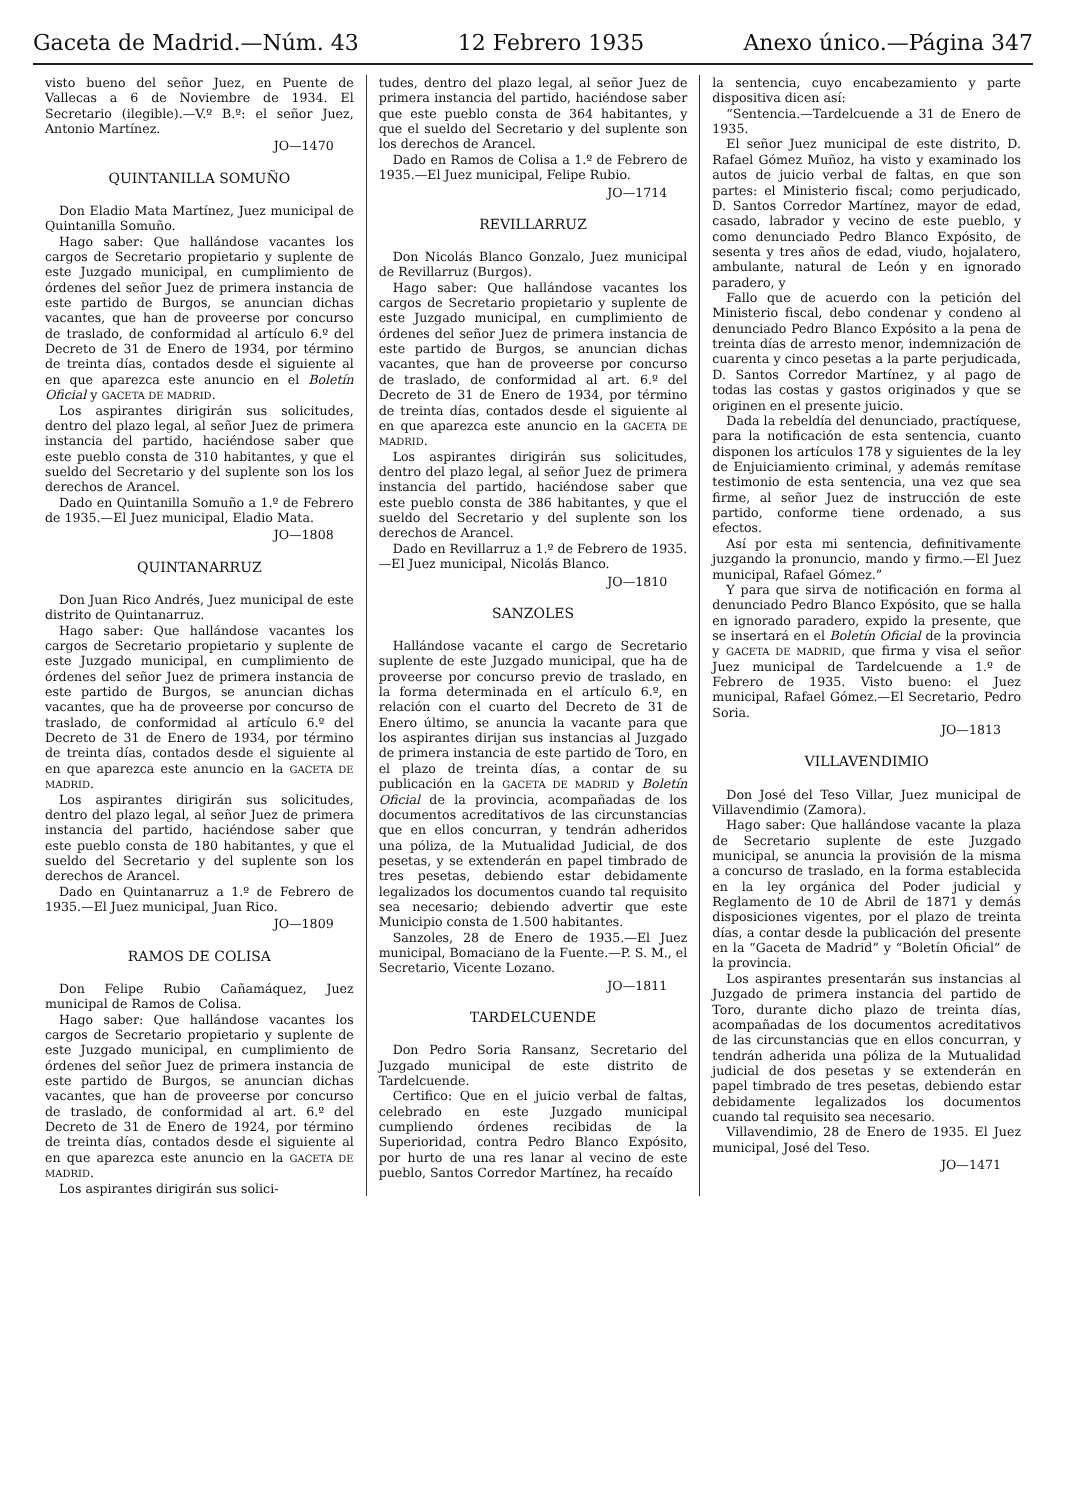Gaceta de Madrid.—Núm. 43 12 Febrero 1935 Anexo único.—Página 347
visto bueno del señor Juez, en Puente de Vallecas a 6 de Noviembre de 1934. El Secretario (ilegible).—V.º B.º: el señor Juez, Antonio Martínez.
JO—1470
QUINTANILLA SOMUÑO
Don Eladio Mata Martínez, Juez municipal de Quintanilla Somuño.
Hago saber: Que hallándose vacantes los cargos de Secretario propietario y suplente de este Juzgado municipal, en cumplimiento de órdenes del señor Juez de primera instancia de este partido de Burgos, se anuncian dichas vacantes, que han de proveerse por concurso de traslado, de conformidad al artículo 6.º del Decreto de 31 de Enero de 1934, por término de treinta días, contados desde el siguiente al en que aparezca este anuncio en el Boletín Oficial y GACETA DE MADRID.
Los aspirantes dirigirán sus solicitudes, dentro del plazo legal, al señor Juez de primera instancia del partido, haciéndose saber que este pueblo consta de 310 habitantes, y que el sueldo del Secretario y del suplente son los los derechos de Arancel.
Dado en Quintanilla Somuño a 1.º de Febrero de 1935.—El Juez municipal, Eladio Mata.
JO—1808
QUINTANARRUZ
Don Juan Rico Andrés, Juez municipal de este distrito de Quintanarruz.
Hago saber: Que hallándose vacantes los cargos de Secretario propietario y suplente de este Juzgado municipal, en cumplimiento de órdenes del señor Juez de primera instancia de este partido de Burgos, se anuncian dichas vacantes, que ha de proveerse por concurso de traslado, de conformidad al artículo 6.º del Decreto de 31 de Enero de 1934, por término de treinta días, contados desde el siguiente al en que aparezca este anuncio en la GACETA DE MADRID.
Los aspirantes dirigirán sus solicitudes, dentro del plazo legal, al señor Juez de primera instancia del partido, haciéndose saber que este pueblo consta de 180 habitantes, y que el sueldo del Secretario y del suplente son los derechos de Arancel.
Dado en Quintanarruz a 1.º de Febrero de 1935.—El Juez municipal, Juan Rico.
JO—1809
RAMOS DE COLISA
Don Felipe Rubio Cañamáquez, Juez municipal de Ramos de Colisa.
Hago saber: Que hallándose vacantes los cargos de Secretario propietario y suplente de este Juzgado municipal, en cumplimiento de órdenes del señor Juez de primera instancia de este partido de Burgos, se anuncian dichas vacantes, que han de proveerse por concurso de traslado, de conformidad al art. 6.º del Decreto de 31 de Enero de 1924, por término de treinta días, contados desde el siguiente al en que aparezca este anuncio en la GACETA DE MADRID.
Los aspirantes dirigirán sus solici-
tudes, dentro del plazo legal, al señor Juez de primera instancia del partido, haciéndose saber que este pueblo consta de 364 habitantes, y que el sueldo del Secretario y del suplente son los derechos de Arancel.
Dado en Ramos de Colisa a 1.º de Febrero de 1935.—El Juez municipal, Felipe Rubio.
JO—1714
REVILLARRUZ
Don Nicolás Blanco Gonzalo, Juez municipal de Revillarruz (Burgos).
Hago saber: Que hallándose vacantes los cargos de Secretario propietario y suplente de este Juzgado municipal, en cumplimiento de órdenes del señor Juez de primera instancia de este partido de Burgos, se anuncian dichas vacantes, que han de proveerse por concurso de traslado, de conformidad al art. 6.º del Decreto de 31 de Enero de 1934, por término de treinta días, contados desde el siguiente al en que aparezca este anuncio en la GACETA DE MADRID.
Los aspirantes dirigirán sus solicitudes, dentro del plazo legal, al señor Juez de primera instancia del partido, haciéndose saber que este pueblo consta de 386 habitantes, y que el sueldo del Secretario y del suplente son los derechos de Arancel.
Dado en Revillarruz a 1.º de Febrero de 1935.—El Juez municipal, Nicolás Blanco.
JO—1810
SANZOLES
Hallándose vacante el cargo de Secretario suplente de este Juzgado municipal, que ha de proveerse por concurso previo de traslado, en la forma determinada en el artículo 6.º, en relación con el cuarto del Decreto de 31 de Enero último, se anuncia la vacante para que los aspirantes dirijan sus instancias al Juzgado de primera instancia de este partido de Toro, en el plazo de treinta días, a contar de su publicación en la GACETA DE MADRID y Boletín Oficial de la provincia, acompañadas de los documentos acreditativos de las circunstancias que en ellos concurran, y tendrán adheridos una póliza, de la Mutualidad Judicial, de dos pesetas, y se extenderán en papel timbrado de tres pesetas, debiendo estar debidamente legalizados los documentos cuando tal requisito sea necesario; debiendo advertir que este Municipio consta de 1.500 habitantes.
Sanzoles, 28 de Enero de 1935.—El Juez municipal, Bomaciano de la Fuente.—P. S. M., el Secretario, Vicente Lozano.
JO—1811
TARDELCUENDE
Don Pedro Soria Ransanz, Secretario del Juzgado municipal de este distrito de Tardelcuende.
Certifico: Que en el juicio verbal de faltas, celebrado en este Juzgado municipal cumpliendo órdenes recibidas de la Superioridad, contra Pedro Blanco Expósito, por hurto de una res lanar al vecino de este pueblo, Santos Corredor Martínez, ha recaído
la sentencia, cuyo encabezamiento y parte dispositiva dicen así:
“Sentencia.—Tardelcuende a 31 de Enero de 1935.
El señor Juez municipal de este distrito, D. Rafael Gómez Muñoz, ha visto y examinado los autos de juicio verbal de faltas, en que son partes: el Ministerio fiscal; como perjudicado, D. Santos Corredor Martínez, mayor de edad, casado, labrador y vecino de este pueblo, y como denunciado Pedro Blanco Expósito, de sesenta y tres años de edad, viudo, hojalatero, ambulante, natural de León y en ignorado paradero, y
Fallo que de acuerdo con la petición del Ministerio fiscal, debo condenar y condeno al denunciado Pedro Blanco Expósito a la pena de treinta días de arresto menor, indemnización de cuarenta y cinco pesetas a la parte perjudicada, D. Santos Corredor Martínez, y al pago de todas las costas y gastos originados y que se originen en el presente juicio.
Dada la rebeldía del denunciado, practíquese, para la notificación de esta sentencia, cuanto disponen los artículos 178 y siguientes de la ley de Enjuiciamiento criminal, y además remítase testimonio de esta sentencia, una vez que sea firme, al señor Juez de instrucción de este partido, conforme tiene ordenado, a sus efectos.
Así por esta mi sentencia, definitivamente juzgando la pronuncio, mando y firmo.—El Juez municipal, Rafael Gómez.”
Y para que sirva de notificación en forma al denunciado Pedro Blanco Expósito, que se halla en ignorado paradero, expido la presente, que se insertará en el Boletín Oficial de la provincia y GACETA DE MADRID, que firma y visa el señor Juez municipal de Tardelcuende a 1.º de Febrero de 1935. Visto bueno: el Juez municipal, Rafael Gómez.—El Secretario, Pedro Soria.
JO—1813
VILLAVENDIMIO
Don José del Teso Villar, Juez municipal de Villavendimio (Zamora).
Hago saber: Que hallándose vacante la plaza de Secretario suplente de este Juzgado municipal, se anuncia la provisión de la misma a concurso de traslado, en la forma establecida en la ley orgánica del Poder judicial y Reglamento de 10 de Abril de 1871 y demás disposiciones vigentes, por el plazo de treinta días, a contar desde la publicación del presente en la “Gaceta de Madrid” y “Boletín Oficial” de la provincia.
Los aspirantes presentarán sus instancias al Juzgado de primera instancia del partido de Toro, durante dicho plazo de treinta días, acompañadas de los documentos acreditativos de las circunstancias que en ellos concurran, y tendrán adherida una póliza de la Mutualidad judicial de dos pesetas y se extenderán en papel timbrado de tres pesetas, debiendo estar debidamente legalizados los documentos cuando tal requisito sea necesario.
Villavendimio, 28 de Enero de 1935. El Juez municipal, José del Teso.
JO—1471